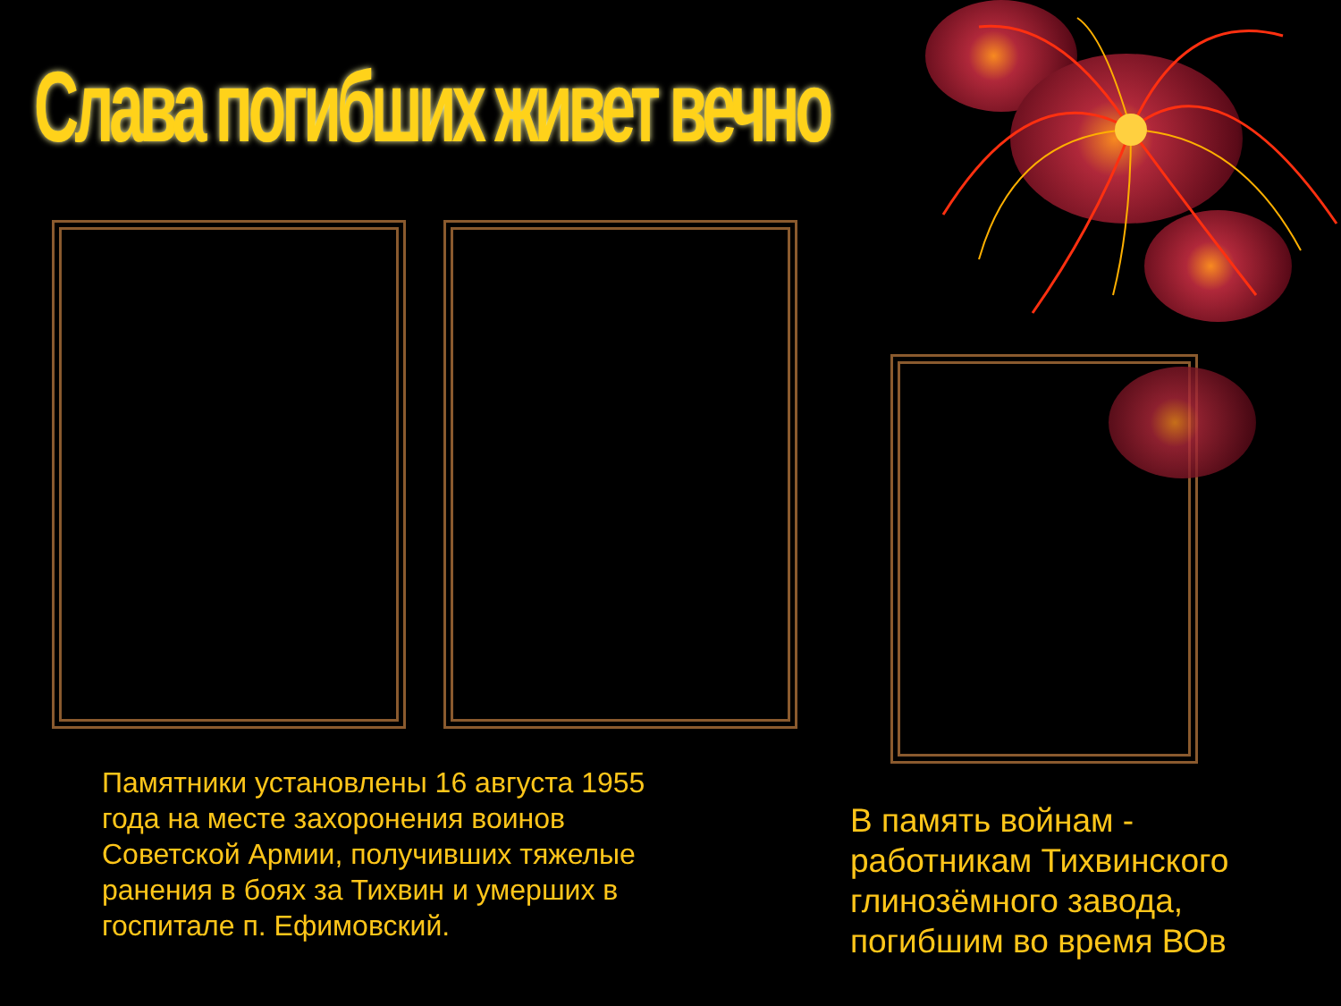Слава погибших живет вечно
Памятники установлены 16 августа 1955 года на месте захоронения воинов Советской Армии, получивших тяжелые ранения в боях за Тихвин и умерших в госпитале п. Ефимовский.
В память войнам - работникам Тихвинского глинозёмного завода, погибшим во время ВОв